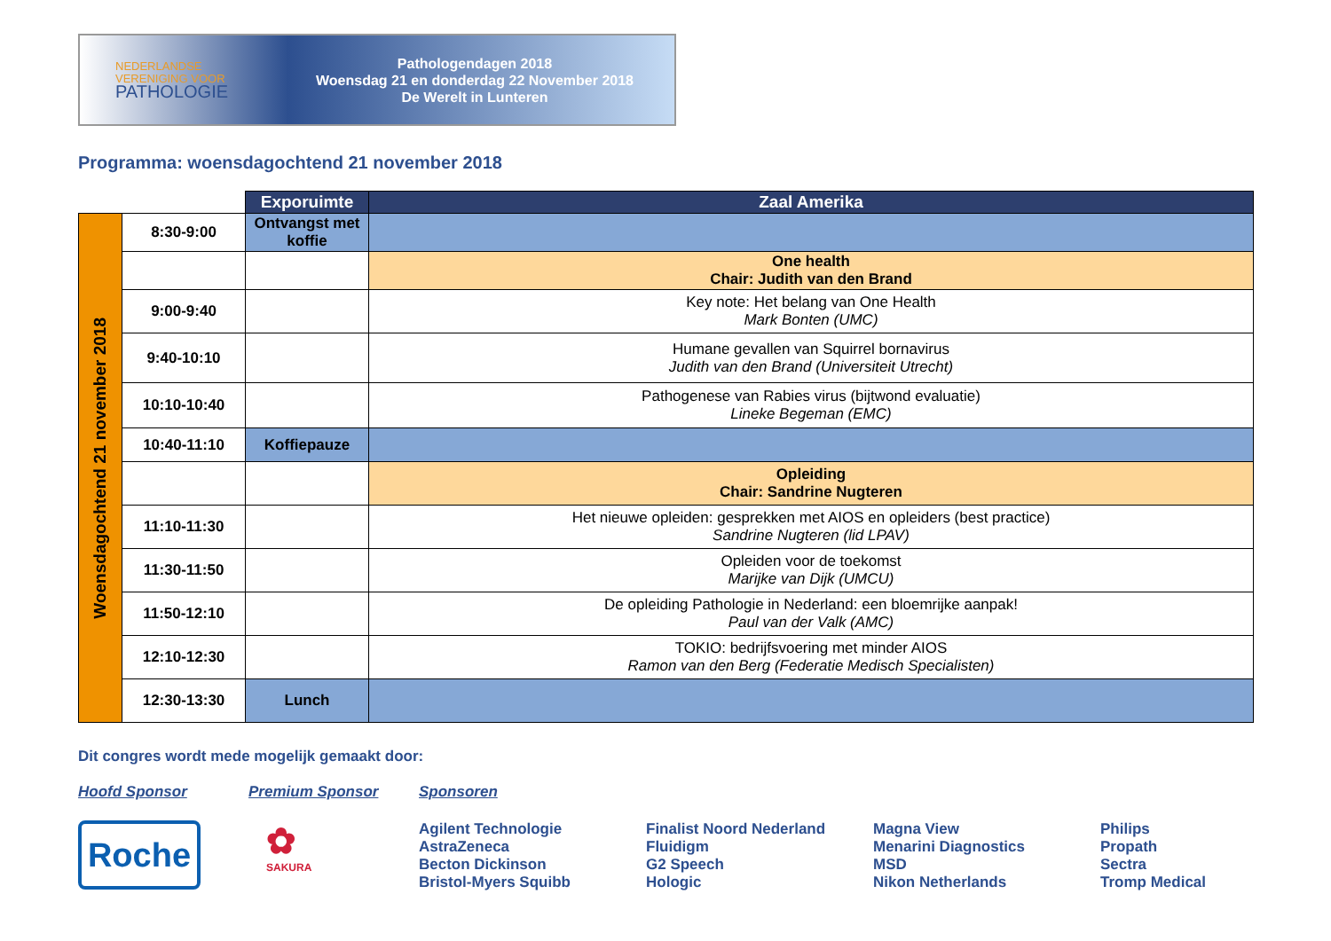NEDERLANDSE
VERENIGING VOOR
PATHOLOGIE
Pathologendagen 2018
Woensdag 21 en donderdag 22 November 2018
De Werelt in Lunteren
Programma: woensdagochtend 21 november 2018
| | | Exporuimte | Zaal Amerika |
| Woensdagochtend 21 november 2018 | 8:30-9:00 | Ontvangst met koffie | |
| | | | One health Chair: Judith van den Brand |
| | 9:00-9:40 | | Key note: Het belang van One Health Mark Bonten (UMC) |
| | 9:40-10:10 | | Humane gevallen van Squirrel bornavirus Judith van den Brand (Universiteit Utrecht) |
| | 10:10-10:40 | | Pathogenese van Rabies virus (bijtwond evaluatie) Lineke Begeman (EMC) |
| | 10:40-11:10 | Koffiepauze | |
| | | | Opleiding Chair: Sandrine Nugteren |
| | 11:10-11:30 | | Het nieuwe opleiden: gesprekken met AIOS en opleiders (best practice) Sandrine Nugteren (lid LPAV) |
| | 11:30-11:50 | | Opleiden voor de toekomst Marijke van Dijk (UMCU) |
| | 11:50-12:10 | | De opleiding Pathologie in Nederland: een bloemrijke aanpak! Paul van der Valk (AMC) |
| | 12:10-12:30 | | TOKIO: bedrijfsvoering met minder AIOS Ramon van den Berg (Federatie Medisch Specialisten) |
| | 12:30-13:30 | Lunch | |
Dit congres wordt mede mogelijk gemaakt door:
Hoofd Sponsor
Roche
Premium Sponsor
✿
SAKURA
Sponsoren
Agilent Technologie
AstraZeneca
Becton Dickinson
Bristol-Myers Squibb
Finalist Noord Nederland
Fluidigm
G2 Speech
Hologic
Magna View
Menarini Diagnostics
MSD
Nikon Netherlands
Philips
Propath
Sectra
Tromp Medical